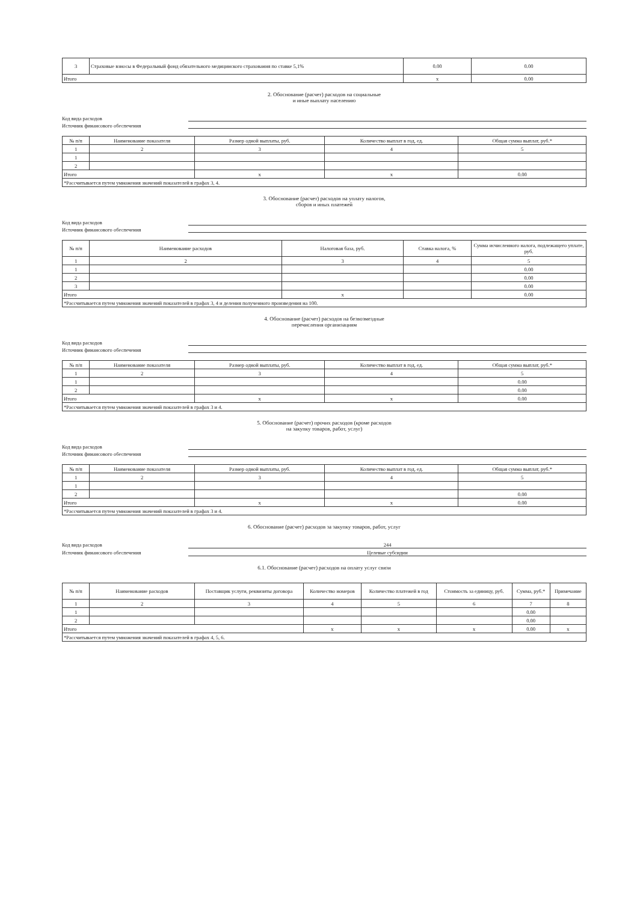| 3 | Страховые взносы в Федеральный фонд обязательного медицинского страхования по ставке 5,1% | 0.00 | 0.00 |
| Итого | | x | 0.00 |
2. Обоснование (расчет) расходов на социальные
и иные выплату населению
Код вида расходов
Источник финансового обеспечения
| № п/п | Наименование показателя | Размер одной выплаты, руб. | Количество выплат в год, ед. | Общая сумма выплат, руб.* |
| --- | --- | --- | --- | --- |
| 1 | 2 | 3 | 4 | 5 |
| 1 | | | | |
| 2 | | | | |
| Итого | | x | x | 0.00 |
| *Рассчитывается путем умножения значений показателей в графах 3, 4. | | | | |
3. Обоснование (расчет) расходов на уплату налогов,
сборов и иных платежей
Код вида расходов
Источник финансового обеспечения
| № п/п | Наименование расходов | Налоговая база, руб. | Ставка налога, % | Сумма исчисленного налога, подлежащего уплате, руб. |
| --- | --- | --- | --- | --- |
| 1 | 2 | 3 | 4 | 5 |
| 1 | | | | 0.00 |
| 2 | | | | 0.00 |
| 3 | | | | 0.00 |
| Итого | | x | | 0.00 |
| *Рассчитывается путем умножения значений показателей в графах 3, 4 и деления полученного произведения на 100. | | | | |
4. Обоснование (расчет) расходов на безвозмездные
перечисления организациям
Код вида расходов
Источник финансового обеспечения
| № п/п | Наименование показателя | Размер одной выплаты, руб. | Количество выплат в год, ед. | Общая сумма выплат, руб.* |
| --- | --- | --- | --- | --- |
| 1 | 2 | 3 | 4 | 5 |
| 1 | | | | 0.00 |
| 2 | | | | 0.00 |
| Итого | | x | x | 0.00 |
| *Рассчитывается путем умножения значений показателей в графах 3 и 4. | | | | |
5. Обоснование (расчет) прочих расходов (кроме расходов
на закупку товаров, работ, услуг)
Код вида расходов
Источник финансового обеспечения
| № п/п | Наименование показателя | Размер одной выплаты, руб. | Количество выплат в год, ед. | Общая сумма выплат, руб.* |
| --- | --- | --- | --- | --- |
| 1 | 2 | 3 | 4 | 5 |
| 1 | | | | |
| 2 | | | | 0.00 |
| Итого | | x | x | 0.00 |
| *Рассчитывается путем умножения значений показателей в графах 3 и 4. | | | | |
6. Обоснование (расчет) расходов за закупку товаров, работ, услуг
Код вида расходов 244
Источник финансового обеспечения Целевые субсидии
6.1. Обоснование (расчет) расходов на оплату услуг связи
| № п/п | Наименование расходов | Поставщик услуги, реквизиты договора | Количество номеров | Количество платежей в год | Стоимость за единицу, руб. | Сумма, руб.* | Примечание |
| --- | --- | --- | --- | --- | --- | --- | --- |
| 1 | 2 | 3 | 4 | 5 | 6 | 7 | 8 |
| 1 | | | | | | 0.00 | |
| 2 | | | | | | 0.00 | |
| Итого | | | x | x | x | 0.00 | x |
| *Рассчитывается путем умножения значений показателей в графах 4, 5, 6. | | | | | | | |